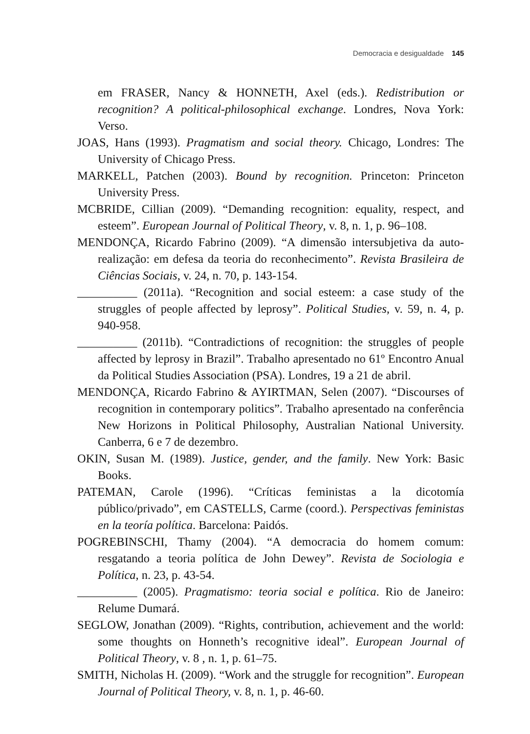Democracia e desigualdade 145
em FRASER, Nancy & HONNETH, Axel (eds.). Redistribution or recognition? A political-philosophical exchange. Londres, Nova York: Verso.
JOAS, Hans (1993). Pragmatism and social theory. Chicago, Londres: The University of Chicago Press.
MARKELL, Patchen (2003). Bound by recognition. Princeton: Princeton University Press.
MCBRIDE, Cillian (2009). “Demanding recognition: equality, respect, and esteem”. European Journal of Political Theory, v. 8, n. 1, p. 96–108.
MENDONÇA, Ricardo Fabrino (2009). “A dimensão intersubjetiva da auto-realização: em defesa da teoria do reconhecimento”. Revista Brasileira de Ciências Sociais, v. 24, n. 70, p. 143-154.
__________ (2011a). “Recognition and social esteem: a case study of the struggles of people affected by leprosy”. Political Studies, v. 59, n. 4, p. 940-958.
__________ (2011b). “Contradictions of recognition: the struggles of people affected by leprosy in Brazil”. Trabalho apresentado no 61º Encontro Anual da Political Studies Association (PSA). Londres, 19 a 21 de abril.
MENDONÇA, Ricardo Fabrino & AYIRTMAN, Selen (2007). “Discourses of recognition in contemporary politics”. Trabalho apresentado na conferência New Horizons in Political Philosophy, Australian National University. Canberra, 6 e 7 de dezembro.
OKIN, Susan M. (1989). Justice, gender, and the family. New York: Basic Books.
PATEMAN, Carole (1996). “Críticas feministas a la dicotomía público/privado”, em CASTELLS, Carme (coord.). Perspectivas feministas en la teoría política. Barcelona: Paidós.
POGREBINSCHI, Thamy (2004). “A democracia do homem comum: resgatando a teoria política de John Dewey”. Revista de Sociologia e Política, n. 23, p. 43-54.
__________ (2005). Pragmatismo: teoria social e política. Rio de Janeiro: Relume Dumará.
SEGLOW, Jonathan (2009). “Rights, contribution, achievement and the world: some thoughts on Honneth’s recognitive ideal”. European Journal of Political Theory, v. 8 , n. 1, p. 61–75.
SMITH, Nicholas H. (2009). “Work and the struggle for recognition”. European Journal of Political Theory, v. 8, n. 1, p. 46-60.